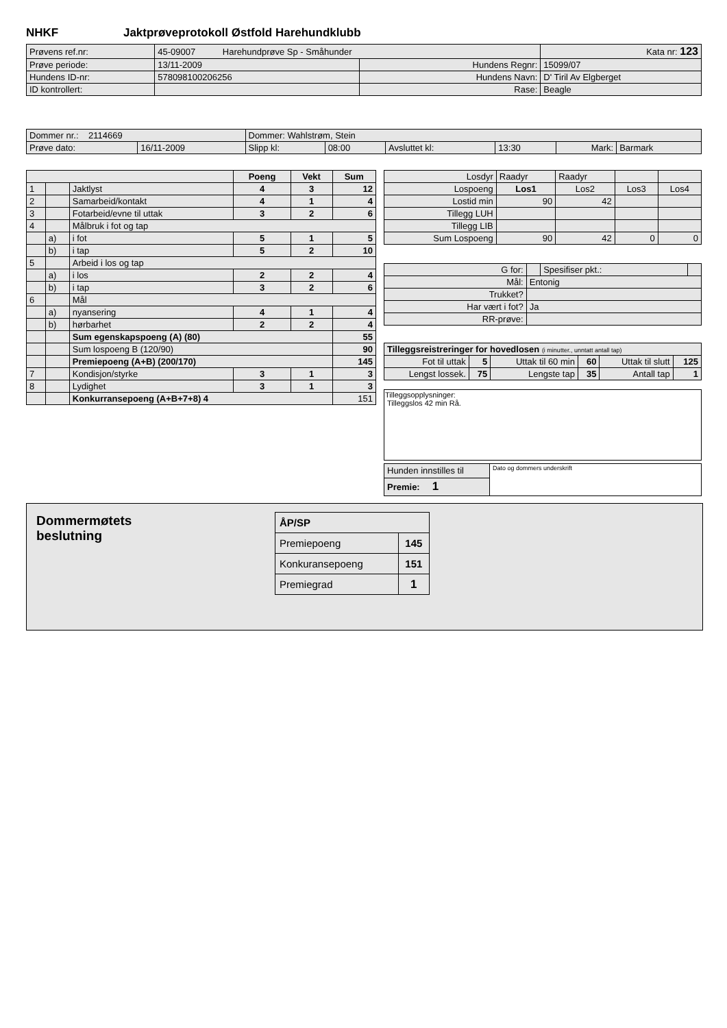NHKF Jaktprøveprotokoll Østfold Harehundklubb
| Prøvens ref.nr: | 45-09007 Harehundprøve Sp - Småhunder | | | Kata nr: 123 |
| Prøve periode: | 13/11-2009 | Hundens Regnr: | 15099/07 | |
| Hundens ID-nr: | 578098100206256 | Hundens Navn: | D' Tiril Av Elgberget | |
| ID kontrollert: | | Rase: | Beagle | |
| Dommer nr.: 2114669 | | Dommer: Wahlstrøm, Stein | | | | | |
| Prøve dato: | 16/11-2009 | Slipp kl: | 08:00 | Avsluttet kl: | 13:30 | Mark: | Barmark |
| | | | Poeng | Vekt | Sum |
| --- | --- | --- | --- | --- | --- |
| 1 | | Jaktlyst | 4 | 3 | 12 |
| 2 | | Samarbeid/kontakt | 4 | 1 | 4 |
| 3 | | Fotarbeid/evne til uttak | 3 | 2 | 6 |
| 4 | | Målbruk i fot og tap | | | |
| | a) | i fot | 5 | 1 | 5 |
| | b) | i tap | 5 | 2 | 10 |
| 5 | | Arbeid i los og tap | | | |
| | a) | i los | 2 | 2 | 4 |
| | b) | i tap | 3 | 2 | 6 |
| 6 | | Mål | | | |
| | a) | nyansering | 4 | 1 | 4 |
| | b) | hørbarhet | 2 | 2 | 4 |
| | | Sum egenskapspoeng (A) (80) | | | 55 |
| | | Sum lospoeng B (120/90) | | | 90 |
| | | Premiepoeng (A+B) (200/170) | | | 145 |
| 7 | | Kondisjon/styrke | 3 | 1 | 3 |
| 8 | | Lydighet | 3 | 1 | 3 |
| | | Konkurransepoeng (A+B+7+8) 4 | | | 151 |
| Losdyr | Raadyr | Raadyr | | |
| Lospoeng | Los1 | Los2 | Los3 | Los4 |
| Lostid min | 90 | 42 | | |
| Tillegg LUH | | | | |
| Tillegg LIB | | | | |
| Sum Lospoeng | 90 | 42 | 0 | 0 |
| G for: | | Spesifiser pkt.: | |
| Mål: | Entonig | | |
| Trukket? | | | |
| Har vært i fot? | Ja | | |
| RR-prøve: | | | |
| Tilleggsreistreringer for hovedlosen (i minutter., unntatt antall tap) | | | | | |
| Fot til uttak | 5 | Uttak til 60 min | 60 | Uttak til slutt | 125 |
| Lengst lossek. | 75 | Lengste tap | 35 | Antall tap | 1 |
Tilleggsopplysninger:
Tilleggslos 42 min Rå.
| Hunden innstilles til | Dato og dommers underskrift |
| Premie: 1 | |
Dommermøtets beslutning
| ÅP/SP | |
| Premiepoeng | 145 |
| Konkuransepoeng | 151 |
| Premiegrad | 1 |